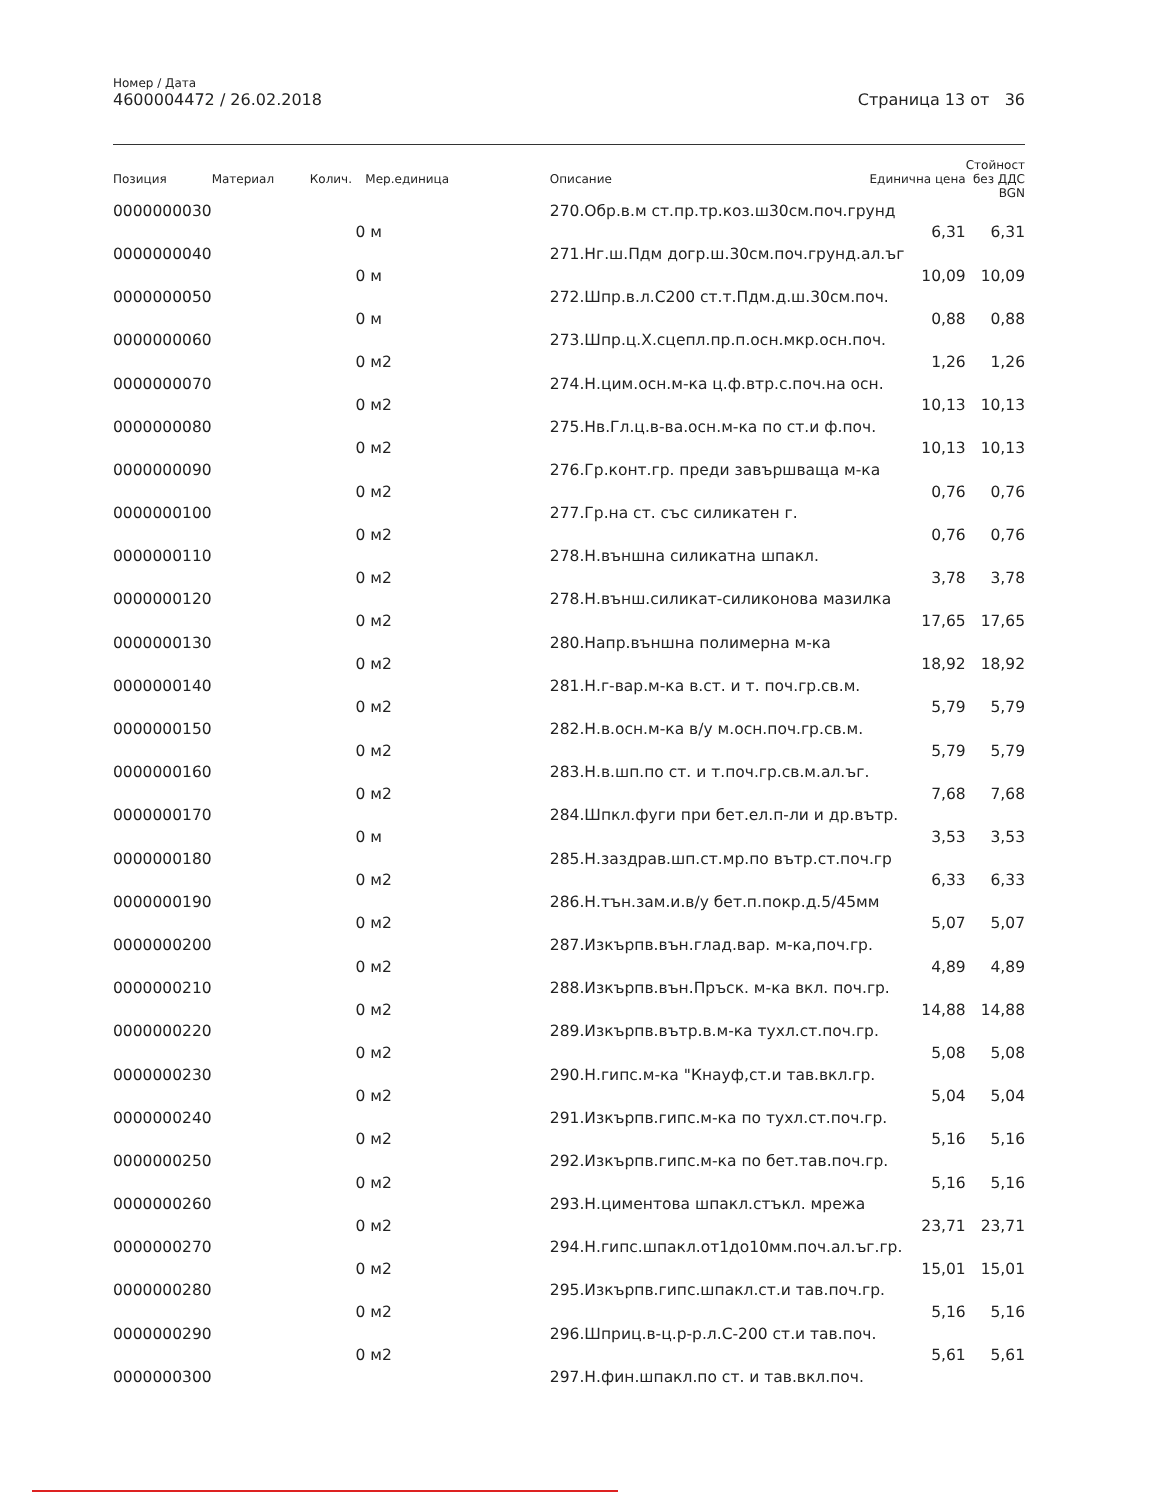Номер / Дата
4600004472 / 26.02.2018
Страница 13 от 36
| Позиция | Материал | Колич. | Мер.единица | Описание | Единична цена | Стойност без ДДС BGN |
| --- | --- | --- | --- | --- | --- | --- |
| 0000000030 | | | | 270.Обр.в.м ст.пр.тр.коз.ш30см.поч.грунд | | |
| | | 0 | м | | 6,31 | 6,31 |
| 0000000040 | | | | 271.Нг.ш.Пдм догр.ш.30см.поч.грунд.ал.ъг | | |
| | | 0 | м | | 10,09 | 10,09 |
| 0000000050 | | | | 272.Шпр.в.л.С200 ст.т.Пдм.д.ш.30см.поч. | | |
| | | 0 | м | | 0,88 | 0,88 |
| 0000000060 | | | | 273.Шпр.ц.Х.сцепл.пр.п.осн.мкр.осн.поч. | | |
| | | 0 | м2 | | 1,26 | 1,26 |
| 0000000070 | | | | 274.Н.цим.осн.м-ка ц.ф.втр.с.поч.на осн. | | |
| | | 0 | м2 | | 10,13 | 10,13 |
| 0000000080 | | | | 275.Нв.Гл.ц.в-ва.осн.м-ка по ст.и ф.поч. | | |
| | | 0 | м2 | | 10,13 | 10,13 |
| 0000000090 | | | | 276.Гр.конт.гр. преди завършваща м-ка | | |
| | | 0 | м2 | | 0,76 | 0,76 |
| 0000000100 | | | | 277.Гр.на ст. със силикатен г. | | |
| | | 0 | м2 | | 0,76 | 0,76 |
| 0000000110 | | | | 278.Н.външна силикатна шпакл. | | |
| | | 0 | м2 | | 3,78 | 3,78 |
| 0000000120 | | | | 278.Н.външ.силикат-силиконова мазилка | | |
| | | 0 | м2 | | 17,65 | 17,65 |
| 0000000130 | | | | 280.Напр.външна полимерна м-ка | | |
| | | 0 | м2 | | 18,92 | 18,92 |
| 0000000140 | | | | 281.Н.г-вар.м-ка в.ст. и т. поч.гр.св.м. | | |
| | | 0 | м2 | | 5,79 | 5,79 |
| 0000000150 | | | | 282.Н.в.осн.м-ка в/у м.осн.поч.гр.св.м. | | |
| | | 0 | м2 | | 5,79 | 5,79 |
| 0000000160 | | | | 283.Н.в.шп.по ст. и т.поч.гр.св.м.ал.ъг. | | |
| | | 0 | м2 | | 7,68 | 7,68 |
| 0000000170 | | | | 284.Шпкл.фуги при бет.ел.п-ли и др.вътр. | | |
| | | 0 | м | | 3,53 | 3,53 |
| 0000000180 | | | | 285.Н.заздрав.шп.ст.мр.по вътр.ст.поч.гр | | |
| | | 0 | м2 | | 6,33 | 6,33 |
| 0000000190 | | | | 286.Н.тън.зам.и.в/у бет.п.покр.д.5/45мм | | |
| | | 0 | м2 | | 5,07 | 5,07 |
| 0000000200 | | | | 287.Изкърпв.вън.глад.вар. м-ка,поч.гр. | | |
| | | 0 | м2 | | 4,89 | 4,89 |
| 0000000210 | | | | 288.Изкърпв.вън.Пръск. м-ка вкл. поч.гр. | | |
| | | 0 | м2 | | 14,88 | 14,88 |
| 0000000220 | | | | 289.Изкърпв.вътр.в.м-ка тухл.ст.поч.гр. | | |
| | | 0 | м2 | | 5,08 | 5,08 |
| 0000000230 | | | | 290.Н.гипс.м-ка "Кнауф,ст.и тав.вкл.гр. | | |
| | | 0 | м2 | | 5,04 | 5,04 |
| 0000000240 | | | | 291.Изкърпв.гипс.м-ка по тухл.ст.поч.гр. | | |
| | | 0 | м2 | | 5,16 | 5,16 |
| 0000000250 | | | | 292.Изкърпв.гипс.м-ка по бет.тав.поч.гр. | | |
| | | 0 | м2 | | 5,16 | 5,16 |
| 0000000260 | | | | 293.Н.циментова шпакл.стъкл. мрежа | | |
| | | 0 | м2 | | 23,71 | 23,71 |
| 0000000270 | | | | 294.Н.гипс.шпакл.от1до10мм.поч.ал.ъг.гр. | | |
| | | 0 | м2 | | 15,01 | 15,01 |
| 0000000280 | | | | 295.Изкърпв.гипс.шпакл.ст.и тав.поч.гр. | | |
| | | 0 | м2 | | 5,16 | 5,16 |
| 0000000290 | | | | 296.Шприц.в-ц.р-р.л.С-200 ст.и тав.поч. | | |
| | | 0 | м2 | | 5,61 | 5,61 |
| 0000000300 | | | | 297.Н.фин.шпакл.по ст. и тав.вкл.поч. | | |